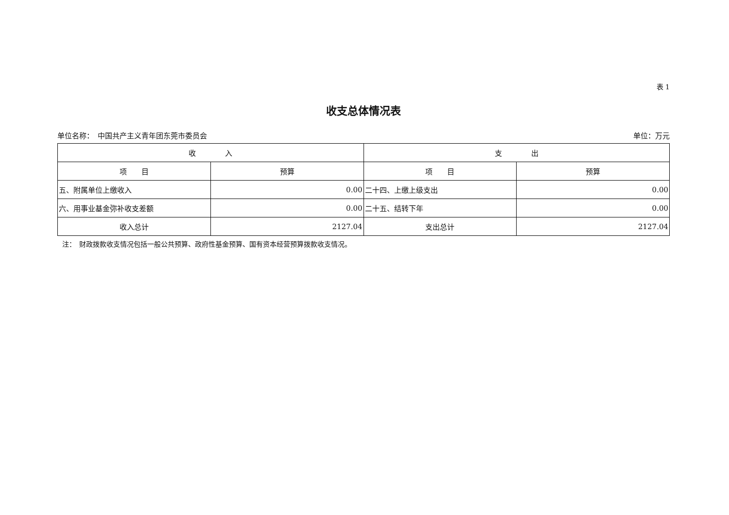表 1
收支总体情况表
单位名称：　中国共产主义青年团东莞市委员会 单位：万元
| 收 入 | | 支 出 | |
| --- | --- | --- | --- |
| 项 目 | 预算 | 项 目 | 预算 |
| 五、附属单位上缴收入 | 0.00 | 二十四、上缴上级支出 | 0.00 |
| 六、用事业基金弥补收支差额 | 0.00 | 二十五、结转下年 | 0.00 |
| 收入总计 | 2127.04 | 支出总计 | 2127.04 |
注：　财政拨款收支情况包括一般公共预算、政府性基金预算、国有资本经营预算拨款收支情况。